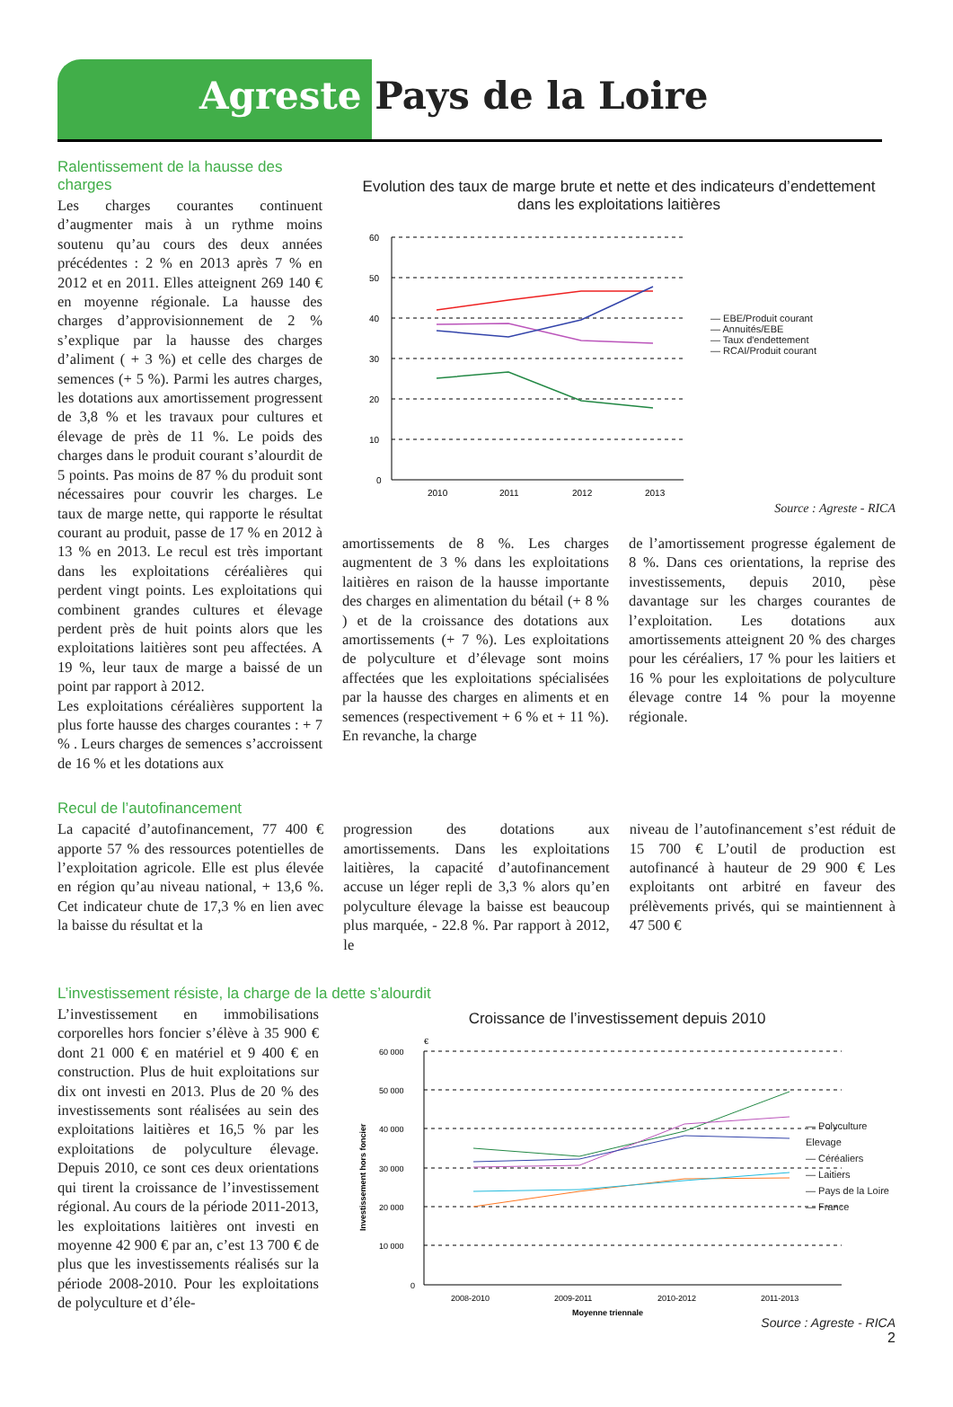Agreste Pays de la Loire
Ralentissement de la hausse des charges
Les charges courantes continuent d’augmenter mais à un rythme moins soutenu qu’au cours des deux années précédentes : 2 % en 2013 après 7 % en 2012 et en 2011. Elles atteignent 269 140 € en moyenne régionale. La hausse des charges d’approvisionnement de 2 % s’explique par la hausse des charges d’aliment ( + 3 %) et celle des charges de semences (+ 5 %). Parmi les autres charges, les dotations aux amortissement progressent de 3,8 % et les travaux pour cultures et élevage de près de 11 %. Le poids des charges dans le produit courant s’alourdit de 5 points. Pas moins de 87 % du produit sont nécessaires pour couvrir les charges. Le taux de marge nette, qui rapporte le résultat courant au produit, passe de 17 % en 2012 à 13 % en 2013. Le recul est très important dans les exploitations céréalières qui perdent vingt points. Les exploitations qui combinent grandes cultures et élevage perdent près de huit points alors que les exploitations laitières sont peu affectées. A 19 %, leur taux de marge a baissé de un point par rapport à 2012.
Les exploitations céréalières supportent la plus forte hausse des charges courantes : + 7 % . Leurs charges de semences s’accroissent de 16 % et les dotations aux
Evolution des taux de marge brute et nette et des indicateurs d’endettement
dans les exploitations laitières
60
50
40
30
20
10
0
2010
2011
2012
2013
— EBE/Produit courant
— Annuités/EBE
— Taux d'endettement
— RCAI/Produit courant
Source : Agreste - RICA
amortissements de 8 %. Les charges augmentent de 3 % dans les exploitations laitières en raison de la hausse importante des charges en alimentation du bétail (+ 8 % ) et de la croissance des dotations aux amortissements (+ 7 %). Les exploitations de polyculture et d’élevage sont moins affectées que les exploitations spécialisées par la hausse des charges en aliments et en semences (respectivement + 6 % et + 11 %). En revanche, la charge
de l’amortissement progresse également de 8 %. Dans ces orientations, la reprise des investissements, depuis 2010, pèse davantage sur les charges courantes de l’exploitation. Les dotations aux amortissements atteignent 20 % des charges pour les céréaliers, 17 % pour les laitiers et 16 % pour les exploitations de polyculture élevage contre 14 % pour la moyenne régionale.
Recul de l’autofinancement
La capacité d’autofinancement, 77 400 € apporte 57 % des ressources potentielles de l’exploitation agricole. Elle est plus élevée en région qu’au niveau national, + 13,6 %. Cet indicateur chute de 17,3 % en lien avec la baisse du résultat et la
progression des dotations aux amortissements. Dans les exploitations laitières, la capacité d’autofinancement accuse un léger repli de 3,3 % alors qu’en polyculture élevage la baisse est beaucoup plus marquée, - 22.8 %. Par rapport à 2012, le
niveau de l’autofinancement s’est réduit de 15 700 € L’outil de production est autofinancé à hauteur de 29 900 € Les exploitants ont arbitré en faveur des prélèvements privés, qui se maintiennent à 47 500 €
L’investissement résiste, la charge de la dette s’alourdit
L’investissement en immobilisations corporelles hors foncier s’élève à 35 900 € dont 21 000 € en matériel et 9 400 € en construction. Plus de huit exploitations sur dix ont investi en 2013. Plus de 20 % des investissements sont réalisées au sein des exploitations laitières et 16,5 % par les exploitations de polyculture élevage. Depuis 2010, ce sont ces deux orientations qui tirent la croissance de l’investissement régional. Au cours de la période 2011-2013, les exploitations laitières ont investi en moyenne 42 900 € par an, c’est 13 700 € de plus que les investissements réalisés sur la période 2008-2010. Pour les exploitations de polyculture et d’éle-
Croissance de l’investissement depuis 2010
€
Investissement hors foncier
60 000
50 000
40 000
30 000
20 000
10 000
0
2008-2010
2009-2011
2010-2012
2011-2013
Moyenne triennale
— Polyculture Elevage
— Céréaliers
— Laitiers
— Pays de la Loire
— France
Source : Agreste - RICA
2